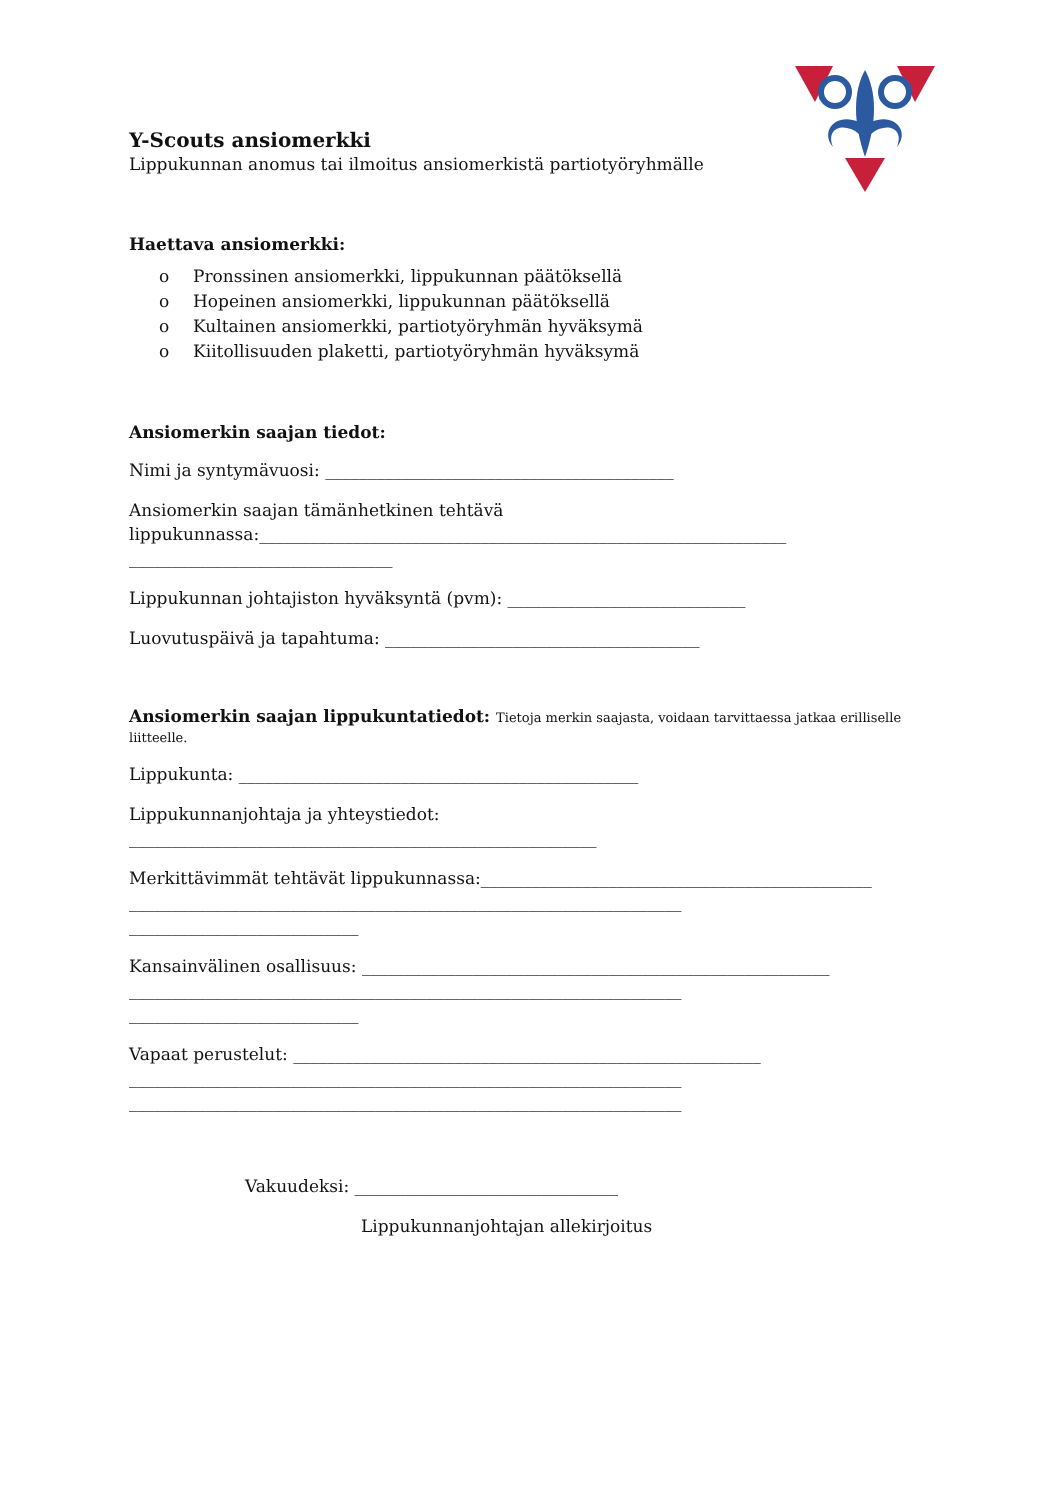Y-Scouts ansiomerkki
Lippukunnan anomus tai ilmoitus ansiomerkistä partiotyöryhmälle
Haettava ansiomerkki:
o Pronssinen ansiomerkki, lippukunnan päätöksellä
o Hopeinen ansiomerkki, lippukunnan päätöksellä
o Kultainen ansiomerkki, partiotyöryhmän hyväksymä
o Kiitollisuuden plaketti, partiotyöryhmän hyväksymä
Ansiomerkin saajan tiedot:
Nimi ja syntymävuosi: _________________________________________
Ansiomerkin saajan tämänhetkinen tehtävä
lippukunnassa:______________________________________________________________
_______________________________
Lippukunnan johtajiston hyväksyntä (pvm): ____________________________
Luovutuspäivä ja tapahtuma: _____________________________________
Ansiomerkin saajan lippukuntatiedot: Tietoja merkin saajasta, voidaan tarvittaessa jatkaa erilliselle liitteelle.
Lippukunta: _______________________________________________
Lippukunnanjohtaja ja yhteystiedot:
_______________________________________________________
Merkittävimmät tehtävät lippukunnassa:______________________________________________
_________________________________________________________________
___________________________
Kansainvälinen osallisuus: _______________________________________________________
_________________________________________________________________
___________________________
Vapaat perustelut: _______________________________________________________
_________________________________________________________________
_________________________________________________________________
Vakuudeksi: _______________________________
Lippukunnanjohtajan allekirjoitus